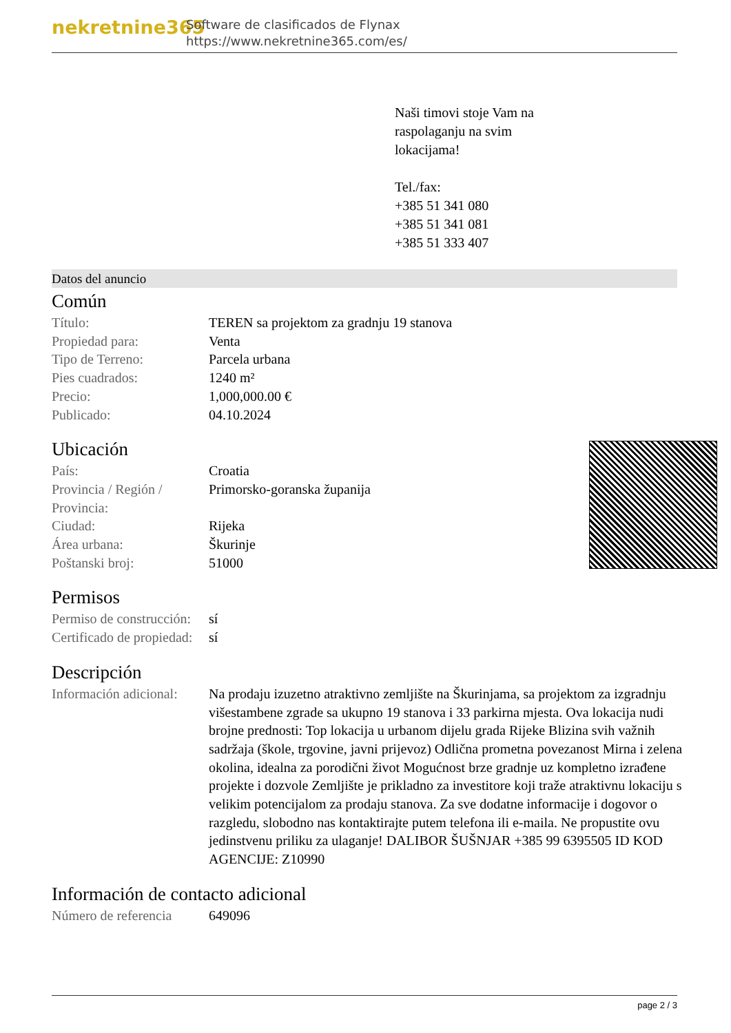nekretnine365
Software de clasificados de Flynax
https://www.nekretnine365.com/es/
Naši timovi stoje Vam na
raspolaganju na svim
lokacijama!
Tel./fax:
+385 51 341 080
+385 51 341 081
+385 51 333 407
Datos del anuncio
Común
| Título: | TEREN sa projektom za gradnju 19 stanova |
| Propiedad para: | Venta |
| Tipo de Terreno: | Parcela urbana |
| Pies cuadrados: | 1240 m² |
| Precio: | 1,000,000.00 € |
| Publicado: | 04.10.2024 |
Ubicación
| País: | Croatia |
| Provincia / Región / Provincia: | Primorsko-goranska županija |
| Ciudad: | Rijeka |
| Área urbana: | Škurinje |
| Poštanski broj: | 51000 |
Permisos
| Permiso de construcción: | sí |
| Certificado de propiedad: | sí |
Descripción
| Información adicional: | Na prodaju izuzetno atraktivno zemljište na Škurinjama, sa projektom za izgradnju višestambene zgrade sa ukupno 19 stanova i 33 parkirna mjesta. Ova lokacija nudi brojne prednosti: Top lokacija u urbanom dijelu grada Rijeke Blizina svih važnih sadržaja (škole, trgovine, javni prijevoz) Odlična prometna povezanost Mirna i zelena okolina, idealna za porodični život Mogućnost brze gradnje uz kompletno izrađene projekte i dozvole Zemljište je prikladno za investitore koji traže atraktivnu lokaciju s velikim potencijalom za prodaju stanova. Za sve dodatne informacije i dogovor o razgledu, slobodno nas kontaktirajte putem telefona ili e-maila. Ne propustite ovu jedinstvenu priliku za ulaganje! DALIBOR ŠUŠNJAR +385 99 6395505 ID KOD AGENCIJE: Z10990 |
Información de contacto adicional
| Número de referencia | 649096 |
page 2 / 3